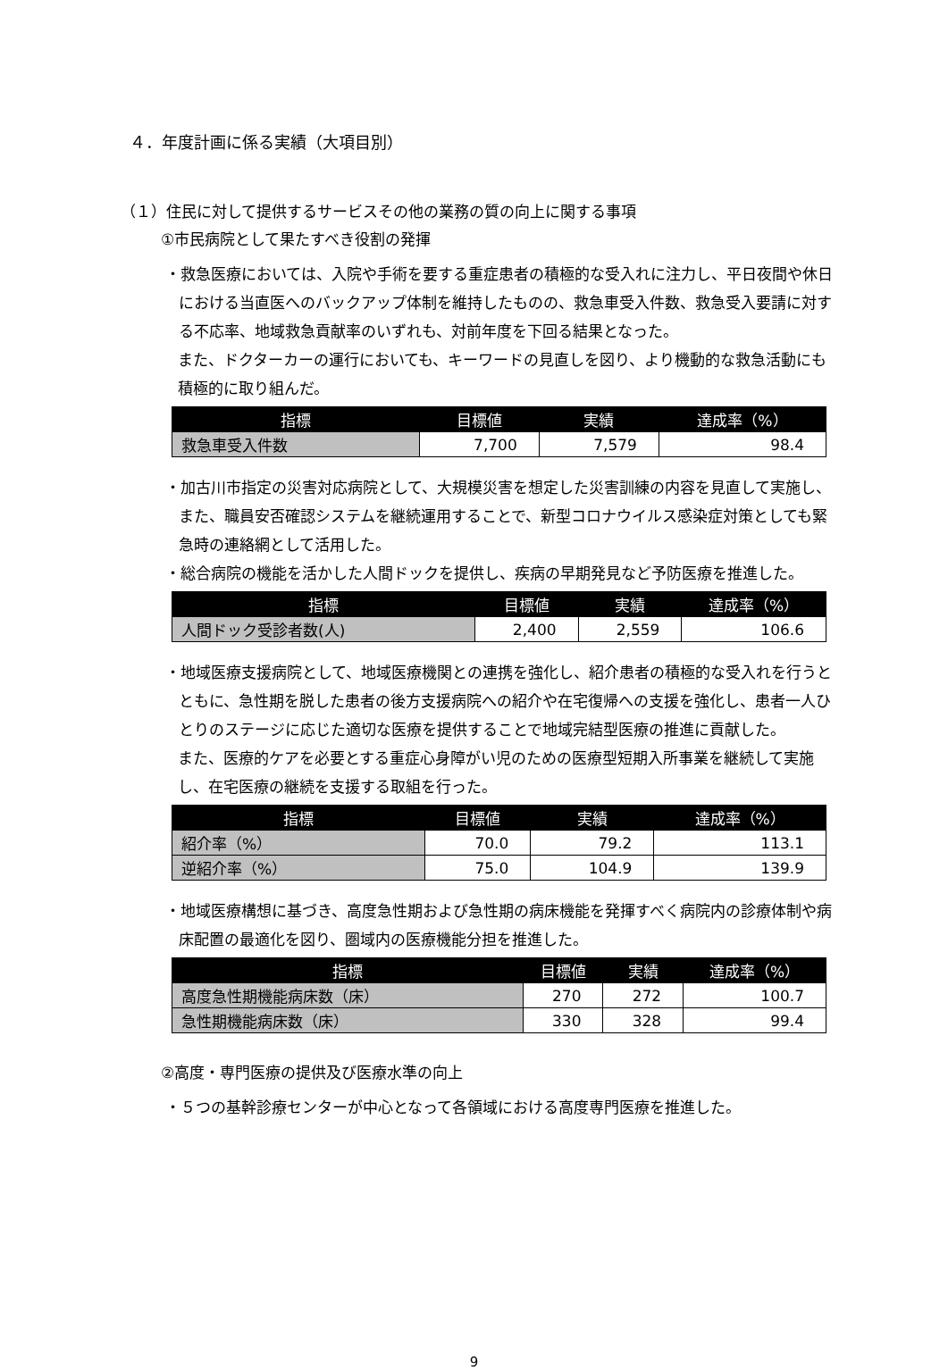４．年度計画に係る実績（大項目別）
（１）住民に対して提供するサービスその他の業務の質の向上に関する事項
①市民病院として果たすべき役割の発揮
・救急医療においては、入院や手術を要する重症患者の積極的な受入れに注力し、平日夜間や休日における当直医へのバックアップ体制を維持したものの、救急車受入件数、救急受入要請に対する不応率、地域救急貢献率のいずれも、対前年度を下回る結果となった。
また、ドクターカーの運行においても、キーワードの見直しを図り、より機動的な救急活動にも積極的に取り組んだ。
| 指標 | 目標値 | 実績 | 達成率（%） |
| --- | --- | --- | --- |
| 救急車受入件数 | 7,700 | 7,579 | 98.4 |
・加古川市指定の災害対応病院として、大規模災害を想定した災害訓練の内容を見直して実施し、また、職員安否確認システムを継続運用することで、新型コロナウイルス感染症対策としても緊急時の連絡網として活用した。
・総合病院の機能を活かした人間ドックを提供し、疾病の早期発見など予防医療を推進した。
| 指標 | 目標値 | 実績 | 達成率（%） |
| --- | --- | --- | --- |
| 人間ドック受診者数(人) | 2,400 | 2,559 | 106.6 |
・地域医療支援病院として、地域医療機関との連携を強化し、紹介患者の積極的な受入れを行うとともに、急性期を脱した患者の後方支援病院への紹介や在宅復帰への支援を強化し、患者一人ひとりのステージに応じた適切な医療を提供することで地域完結型医療の推進に貢献した。
また、医療的ケアを必要とする重症心身障がい児のための医療型短期入所事業を継続して実施し、在宅医療の継続を支援する取組を行った。
| 指標 | 目標値 | 実績 | 達成率（%） |
| --- | --- | --- | --- |
| 紹介率（%） | 70.0 | 79.2 | 113.1 |
| 逆紹介率（%） | 75.0 | 104.9 | 139.9 |
・地域医療構想に基づき、高度急性期および急性期の病床機能を発揮すべく病院内の診療体制や病床配置の最適化を図り、圏域内の医療機能分担を推進した。
| 指標 | 目標値 | 実績 | 達成率（%） |
| --- | --- | --- | --- |
| 高度急性期機能病床数（床） | 270 | 272 | 100.7 |
| 急性期機能病床数（床） | 330 | 328 | 99.4 |
②高度・専門医療の提供及び医療水準の向上
・５つの基幹診療センターが中心となって各領域における高度専門医療を推進した。
9